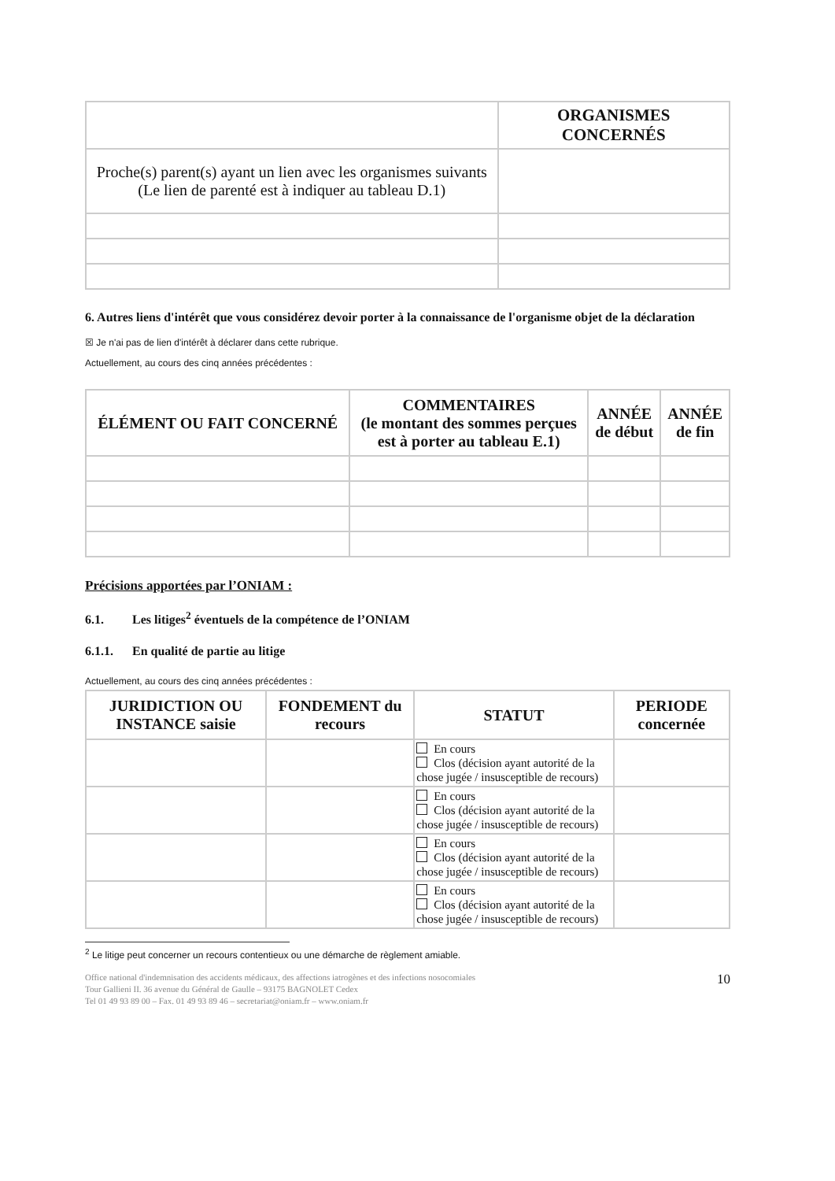| | ORGANISMES CONCERNÉS |
| Proche(s) parent(s) ayant un lien avec les organismes suivants (Le lien de parenté est à indiquer au tableau D.1) | |
6. Autres liens d'intérêt que vous considérez devoir porter à la connaissance de l'organisme objet de la déclaration
☒ Je n'ai pas de lien d'intérêt à déclarer dans cette rubrique.
Actuellement, au cours des cinq années précédentes :
| ÉLÉMENT OU FAIT CONCERNÉ | COMMENTAIRES (le montant des sommes perçues est à porter au tableau E.1) | ANNÉE de début | ANNÉE de fin |
| --- | --- | --- | --- |
Précisions apportées par l’ONIAM :
6.1. Les litiges<sup>2</sup> éventuels de la compétence de l’ONIAM
6.1.1. En qualité de partie au litige
Actuellement, au cours des cinq années précédentes :
| JURIDICTION OU INSTANCE saisie | FONDEMENT du recours | STATUT | PERIODE concernée |
| --- | --- | --- | --- |
| | | En cours Clos (décision ayant autorité de la chose jugée / insusceptible de recours) | |
| | | En cours Clos (décision ayant autorité de la chose jugée / insusceptible de recours) | |
| | | En cours Clos (décision ayant autorité de la chose jugée / insusceptible de recours) | |
| | | En cours Clos (décision ayant autorité de la chose jugée / insusceptible de recours) | |
<sup>2</sup> Le litige peut concerner un recours contentieux ou une démarche de règlement amiable.
Office national d'indemnisation des accidents médicaux, des affections iatrogènes et des infections nosocomiales
Tour Gallieni II. 36 avenue du Général de Gaulle – 93175 BAGNOLET Cedex
Tel 01 49 93 89 00 – Fax. 01 49 93 89 46 – secretariat@oniam.fr – www.oniam.fr
10